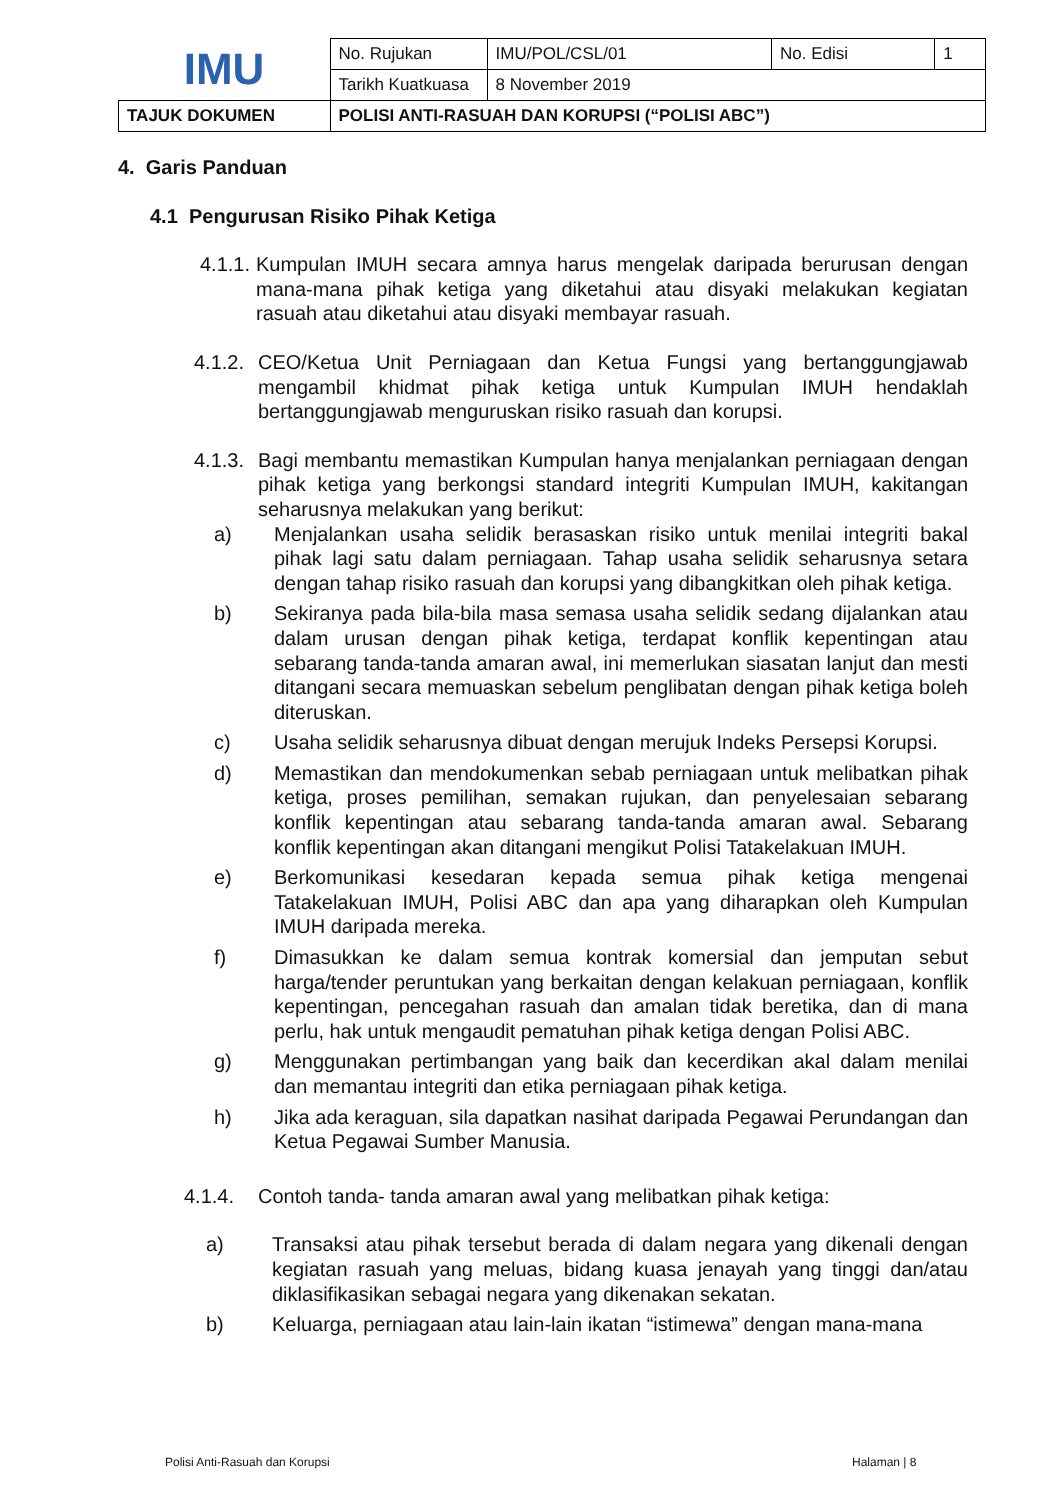| IMU | No. Rujukan | IMU/POL/CSL/01 | No. Edisi | 1 |
| | Tarikh Kuatkuasa | 8 November 2019 | | |
| TAJUK DOKUMEN | POLISI ANTI-RASUAH DAN KORUPSI (“POLISI ABC”) | | | |
4. Garis Panduan
4.1 Pengurusan Risiko Pihak Ketiga
4.1.1. Kumpulan IMUH secara amnya harus mengelak daripada berurusan dengan mana-mana pihak ketiga yang diketahui atau disyaki melakukan kegiatan rasuah atau diketahui atau disyaki membayar rasuah.
4.1.2. CEO/Ketua Unit Perniagaan dan Ketua Fungsi yang bertanggungjawab mengambil khidmat pihak ketiga untuk Kumpulan IMUH hendaklah bertanggungjawab menguruskan risiko rasuah dan korupsi.
4.1.3. Bagi membantu memastikan Kumpulan hanya menjalankan perniagaan dengan pihak ketiga yang berkongsi standard integriti Kumpulan IMUH, kakitangan seharusnya melakukan yang berikut:
a) Menjalankan usaha selidik berasaskan risiko untuk menilai integriti bakal pihak lagi satu dalam perniagaan. Tahap usaha selidik seharusnya setara dengan tahap risiko rasuah dan korupsi yang dibangkitkan oleh pihak ketiga.
b) Sekiranya pada bila-bila masa semasa usaha selidik sedang dijalankan atau dalam urusan dengan pihak ketiga, terdapat konflik kepentingan atau sebarang tanda-tanda amaran awal, ini memerlukan siasatan lanjut dan mesti ditangani secara memuaskan sebelum penglibatan dengan pihak ketiga boleh diteruskan.
c) Usaha selidik seharusnya dibuat dengan merujuk Indeks Persepsi Korupsi.
d) Memastikan dan mendokumenkan sebab perniagaan untuk melibatkan pihak ketiga, proses pemilihan, semakan rujukan, dan penyelesaian sebarang konflik kepentingan atau sebarang tanda-tanda amaran awal. Sebarang konflik kepentingan akan ditangani mengikut Polisi Tatakelakuan IMUH.
e) Berkomunikasi kesedaran kepada semua pihak ketiga mengenai Tatakelakuan IMUH, Polisi ABC dan apa yang diharapkan oleh Kumpulan IMUH daripada mereka.
f) Dimasukkan ke dalam semua kontrak komersial dan jemputan sebut harga/tender peruntukan yang berkaitan dengan kelakuan perniagaan, konflik kepentingan, pencegahan rasuah dan amalan tidak beretika, dan di mana perlu, hak untuk mengaudit pematuhan pihak ketiga dengan Polisi ABC.
g) Menggunakan pertimbangan yang baik dan kecerdikan akal dalam menilai dan memantau integriti dan etika perniagaan pihak ketiga.
h) Jika ada keraguan, sila dapatkan nasihat daripada Pegawai Perundangan dan Ketua Pegawai Sumber Manusia.
4.1.4. Contoh tanda- tanda amaran awal yang melibatkan pihak ketiga:
a) Transaksi atau pihak tersebut berada di dalam negara yang dikenali dengan kegiatan rasuah yang meluas, bidang kuasa jenayah yang tinggi dan/atau diklasifikasikan sebagai negara yang dikenakan sekatan.
b) Keluarga, perniagaan atau lain-lain ikatan “istimewa” dengan mana-mana
Polisi Anti-Rasuah dan Korupsi Halaman | 8